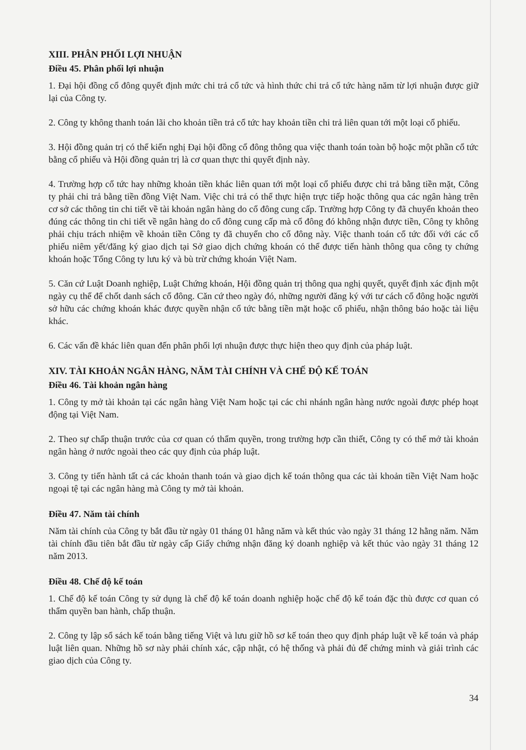XIII. PHÂN PHỐI LỢI NHUẬN
Điều 45. Phân phối lợi nhuận
1. Đại hội đồng cổ đông quyết định mức chi trả cổ tức và hình thức chi trả cổ tức hàng năm từ lợi nhuận được giữ lại của Công ty.
2. Công ty không thanh toán lãi cho khoản tiền trả cổ tức hay khoản tiền chi trả liên quan tới một loại cổ phiếu.
3. Hội đồng quản trị có thể kiến nghị Đại hội đồng cổ đông thông qua việc thanh toán toàn bộ hoặc một phần cổ tức bằng cổ phiếu và Hội đồng quản trị là cơ quan thực thi quyết định này.
4. Trường hợp cổ tức hay những khoản tiền khác liên quan tới một loại cổ phiếu được chi trả bằng tiền mặt, Công ty phải chi trả bằng tiền đồng Việt Nam. Việc chi trả có thể thực hiện trực tiếp hoặc thông qua các ngân hàng trên cơ sở các thông tin chi tiết về tài khoản ngân hàng do cổ đông cung cấp. Trường hợp Công ty đã chuyển khoản theo đúng các thông tin chi tiết về ngân hàng do cổ đông cung cấp mà cổ đông đó không nhận được tiền, Công ty không phải chịu trách nhiệm về khoản tiền Công ty đã chuyển cho cổ đông này. Việc thanh toán cổ tức đối với các cổ phiếu niêm yết/đăng ký giao dịch tại Sở giao dịch chứng khoán có thể được tiến hành thông qua công ty chứng khoán hoặc Tổng Công ty lưu ký và bù trừ chứng khoán Việt Nam.
5. Căn cứ Luật Doanh nghiệp, Luật Chứng khoán, Hội đồng quản trị thông qua nghị quyết, quyết định xác định một ngày cụ thể để chốt danh sách cổ đông. Căn cứ theo ngày đó, những người đăng ký với tư cách cổ đông hoặc người sở hữu các chứng khoán khác được quyền nhận cổ tức bằng tiền mặt hoặc cổ phiếu, nhận thông báo hoặc tài liệu khác.
6. Các vấn đề khác liên quan đến phân phối lợi nhuận được thực hiện theo quy định của pháp luật.
XIV. TÀI KHOẢN NGÂN HÀNG, NĂM TÀI CHÍNH VÀ CHẾ ĐỘ KẾ TOÁN
Điều 46. Tài khoản ngân hàng
1. Công ty mở tài khoản tại các ngân hàng Việt Nam hoặc tại các chi nhánh ngân hàng nước ngoài được phép hoạt động tại Việt Nam.
2. Theo sự chấp thuận trước của cơ quan có thẩm quyền, trong trường hợp cần thiết, Công ty có thể mở tài khoản ngân hàng ở nước ngoài theo các quy định của pháp luật.
3. Công ty tiến hành tất cả các khoản thanh toán và giao dịch kế toán thông qua các tài khoản tiền Việt Nam hoặc ngoại tệ tại các ngân hàng mà Công ty mở tài khoản.
Điều 47. Năm tài chính
Năm tài chính của Công ty bắt đầu từ ngày 01 tháng 01 hằng năm và kết thúc vào ngày 31 tháng 12 hằng năm. Năm tài chính đầu tiên bắt đầu từ ngày cấp Giấy chứng nhận đăng ký doanh nghiệp và kết thúc vào ngày 31 tháng 12 năm 2013.
Điều 48. Chế độ kế toán
1. Chế độ kế toán Công ty sử dụng là chế độ kế toán doanh nghiệp hoặc chế độ kế toán đặc thù được cơ quan có thẩm quyền ban hành, chấp thuận.
2. Công ty lập sổ sách kế toán bằng tiếng Việt và lưu giữ hồ sơ kế toán theo quy định pháp luật về kế toán và pháp luật liên quan. Những hồ sơ này phải chính xác, cập nhật, có hệ thống và phải đủ để chứng minh và giải trình các giao dịch của Công ty.
34